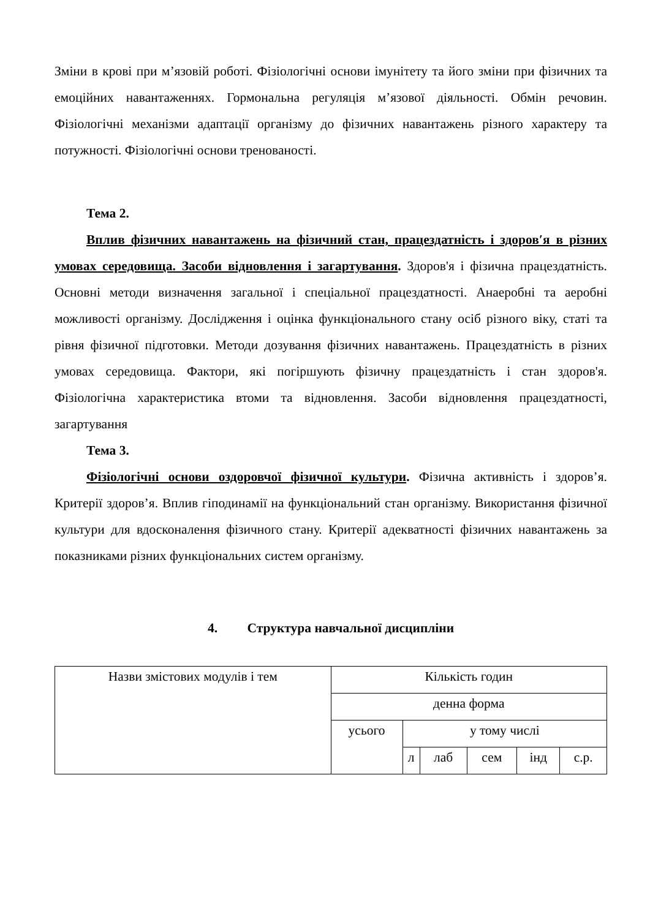Зміни в крові при м’язовій роботі. Фізіологічні основи імунітету та його зміни при фізичних та емоційних навантаженнях. Гормональна регуляція м’язової діяльності. Обмін речовин. Фізіологічні механізми адаптації організму до фізичних навантажень різного характеру та потужності. Фізіологічні основи тренованості.
Тема 2.
Вплив фізичних навантажень на фізичний стан, працездатність і здоров′я в різних умовах середовища. Засоби відновлення і загартування. Здоров'я і фізична працездатність. Основні методи визначення загальної і спеціальної працездатності. Анаеробні та аеробні можливості організму. Дослідження і оцінка функціонального стану осіб різного віку, статі та рівня фізичної підготовки. Методи дозування фізичних навантажень. Працездатність в різних умовах середовища. Фактори, які погіршують фізичну працездатність і стан здоров'я. Фізіологічна характеристика втоми та відновлення. Засоби відновлення працездатності, загартування
Тема 3.
Фізіологічні основи оздоровчої фізичної культури. Фізична активність і здоров’я. Критерії здоров’я. Вплив гіподинамії на функціональний стан організму. Використання фізичної культури для вдосконалення фізичного стану. Критерії адекватності фізичних навантажень за показниками різних функціональних систем організму.
4. Структура навчальної дисципліни
| Назви змістових модулів і тем | Кількість годин | | | | | |
| | денна форма | | | | | |
| | усього | у тому числі | | | | |
| | | л | лаб | сем | інд | с.р. |